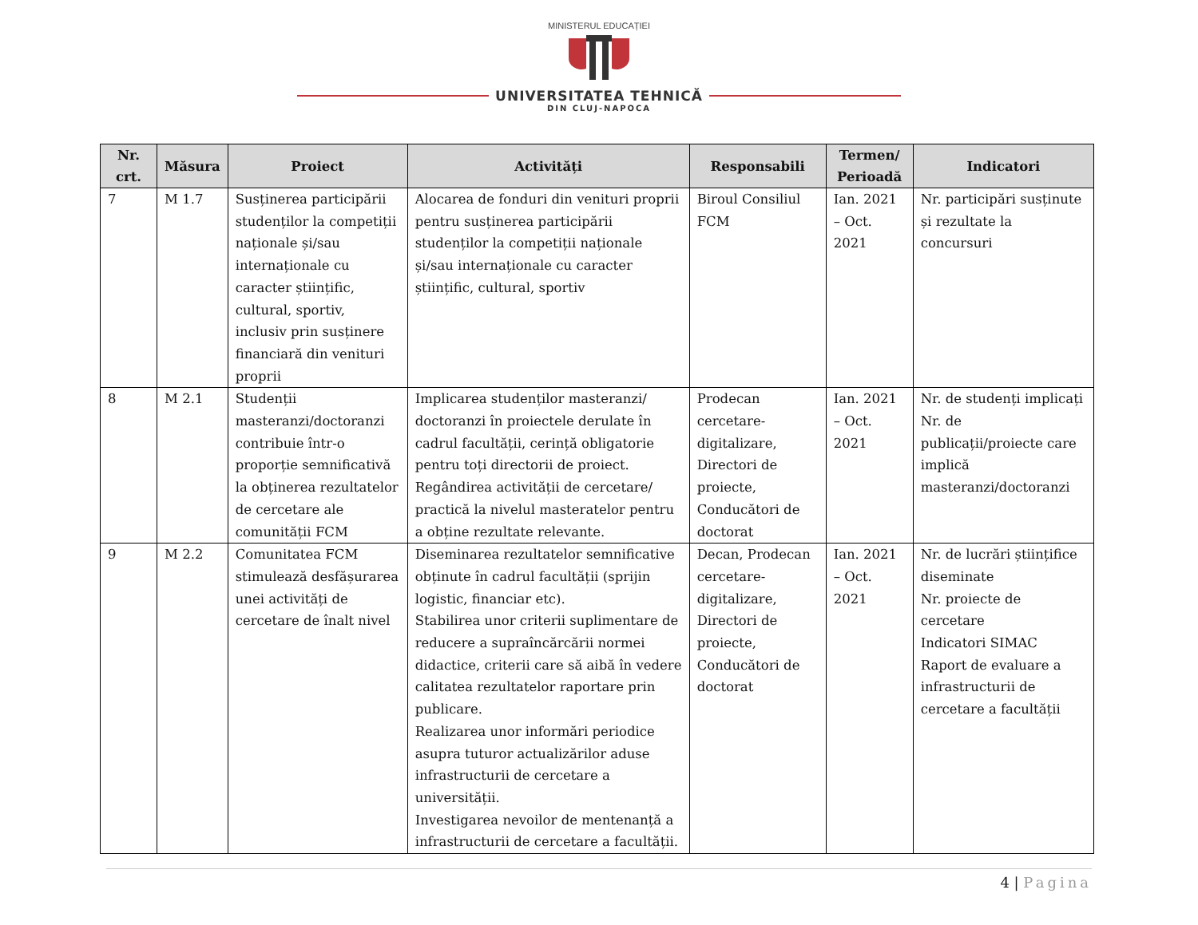MINISTERUL EDUCAȚIEI
UNIVERSITATEA TEHNICĂ
DIN CLUJ-NAPOCA
| Nr. crt. | Măsura | Proiect | Activități | Responsabili | Termen/ Perioadă | Indicatori |
| --- | --- | --- | --- | --- | --- | --- |
| 7 | M 1.7 | Susținerea participării studenților la competiții naționale și/sau internaționale cu caracter științific, cultural, sportiv, inclusiv prin susținere financiară din venituri proprii | Alocarea de fonduri din venituri proprii pentru susținerea participării studenților la competiții naționale și/sau internaționale cu caracter științific, cultural, sportiv | Biroul Consiliul FCM | Ian. 2021 – Oct. 2021 | Nr. participări susținute și rezultate la concursuri |
| 8 | M 2.1 | Studenții masteranzi/doctoranzi contribuie într-o proporție semnificativă la obținerea rezultatelor de cercetare ale comunității FCM | Implicarea studenților masteranzi/ doctoranzi în proiectele derulate în cadrul facultății, cerință obligatorie pentru toți directorii de proiect. Regândirea activității de cercetare/ practică la nivelul masteratelor pentru a obține rezultate relevante. | Prodecan cercetare-digitalizare, Directori de proiecte, Conducători de doctorat | Ian. 2021 – Oct. 2021 | Nr. de studenți implicați Nr. de publicații/proiecte care implică masteranzi/doctoranzi |
| 9 | M 2.2 | Comunitatea FCM stimulează desfășurarea unei activități de cercetare de înalt nivel | Diseminarea rezultatelor semnificative obținute în cadrul facultății (sprijin logistic, financiar etc). Stabilirea unor criterii suplimentare de reducere a supraîncărcării normei didactice, criterii care să aibă în vedere calitatea rezultatelor raportare prin publicare. Realizarea unor informări periodice asupra tuturor actualizărilor aduse infrastructurii de cercetare a universității. Investigarea nevoilor de mentenanță a infrastructurii de cercetare a facultății. | Decan, Prodecan cercetare-digitalizare, Directori de proiecte, Conducători de doctorat | Ian. 2021 – Oct. 2021 | Nr. de lucrări științifice diseminate Nr. proiecte de cercetare Indicatori SIMAC Raport de evaluare a infrastructurii de cercetare a facultății |
4 | Pagina